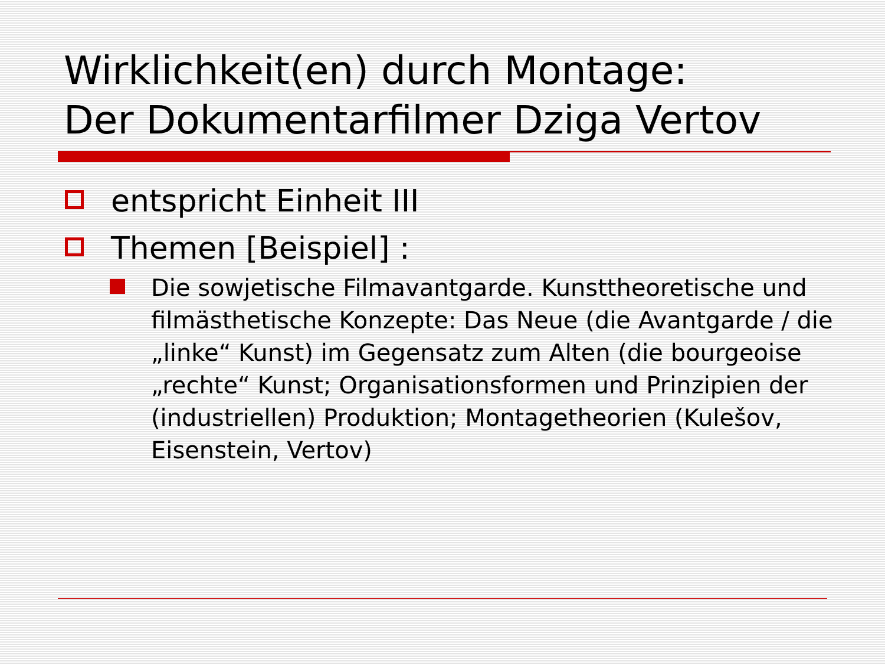Wirklichkeit(en) durch Montage:
Der Dokumentarfilmer Dziga Vertov
entspricht Einheit III
Themen [Beispiel] :
Die sowjetische Filmavantgarde. Kunsttheoretische und filmästhetische Konzepte: Das Neue (die Avantgarde / die „linke“ Kunst) im Gegensatz zum Alten (die bourgeoise „rechte“ Kunst; Organisationsformen und Prinzipien der (industriellen) Produktion; Montagetheorien (Kulešov, Eisenstein, Vertov)